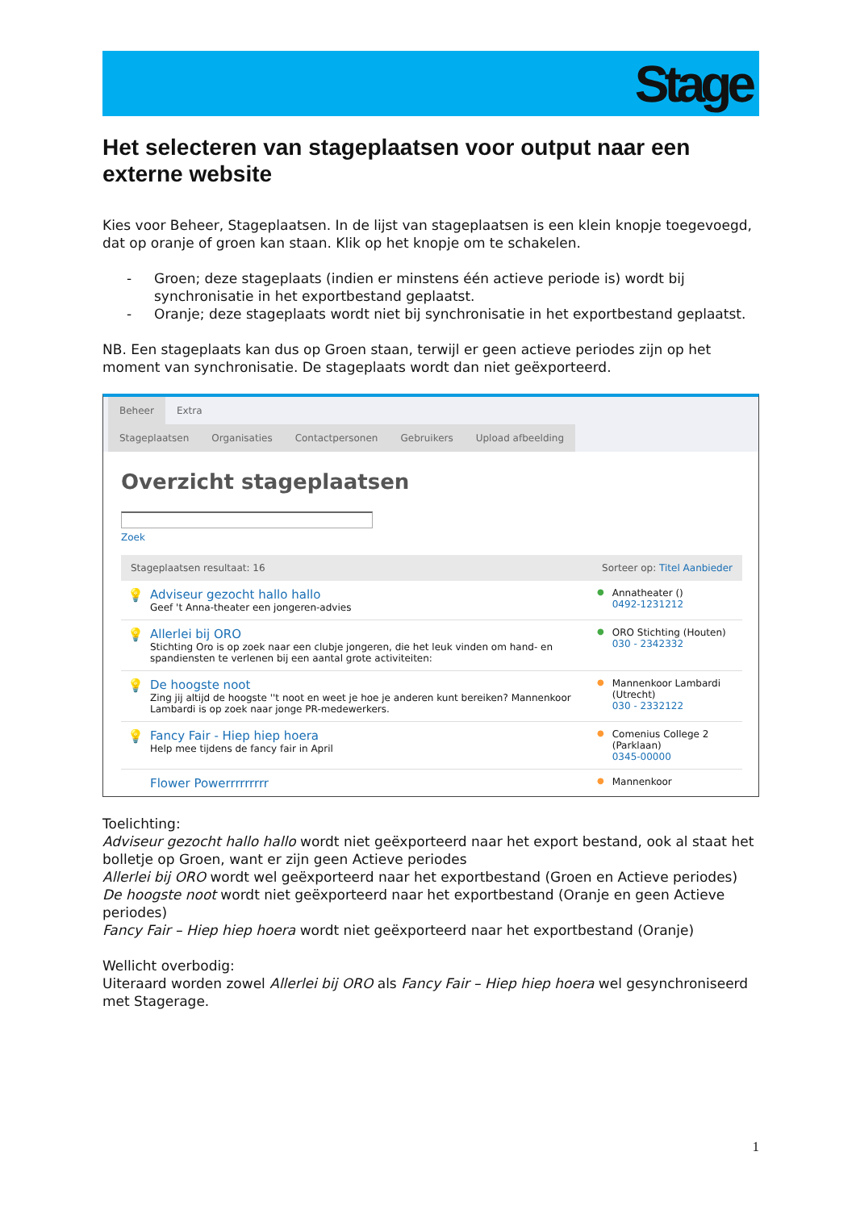Stage
Het selecteren van stageplaatsen voor output naar een externe website
Kies voor Beheer, Stageplaatsen. In de lijst van stageplaatsen is een klein knopje toegevoegd, dat op oranje of groen kan staan. Klik op het knopje om te schakelen.
- Groen; deze stageplaats (indien er minstens één actieve periode is) wordt bij synchronisatie in het exportbestand geplaatst.
- Oranje; deze stageplaats wordt niet bij synchronisatie in het exportbestand geplaatst.
NB. Een stageplaats kan dus op Groen staan, terwijl er geen actieve periodes zijn op het moment van synchronisatie. De stageplaats wordt dan niet geëxporteerd.
Beheer Extra
Stageplaatsen Organisaties Contactpersonen Gebruikers Upload afbeelding
Overzicht stageplaatsen
Zoek
Stageplaatsen resultaat: 16 Sorteer op: Titel Aanbieder
💡 Adviseur gezocht hallo hallo
Geef 't Anna-theater een jongeren-advies
● Annatheater ()
0492-1231212
💡 Allerlei bij ORO
Stichting Oro is op zoek naar een clubje jongeren, die het leuk vinden om hand- en spandiensten te verlenen bij een aantal grote activiteiten:
● ORO Stichting (Houten)
030 - 2342332
💡 De hoogste noot
Zing jij altijd de hoogste ''t noot en weet je hoe je anderen kunt bereiken? Mannenkoor Lambardi is op zoek naar jonge PR-medewerkers.
● Mannenkoor Lambardi (Utrecht)
030 - 2332122
💡 Fancy Fair - Hiep hiep hoera
Help mee tijdens de fancy fair in April
● Comenius College 2 (Parklaan)
0345-00000
Flower Powerrrrrrrrr
● Mannenkoor
Toelichting:
Adviseur gezocht hallo hallo wordt niet geëxporteerd naar het export bestand, ook al staat het bolletje op Groen, want er zijn geen Actieve periodes
Allerlei bij ORO wordt wel geëxporteerd naar het exportbestand (Groen en Actieve periodes)
De hoogste noot wordt niet geëxporteerd naar het exportbestand (Oranje en geen Actieve periodes)
Fancy Fair – Hiep hiep hoera wordt niet geëxporteerd naar het exportbestand (Oranje)
Wellicht overbodig:
Uiteraard worden zowel Allerlei bij ORO als Fancy Fair – Hiep hiep hoera wel gesynchroniseerd met Stagerage.
1